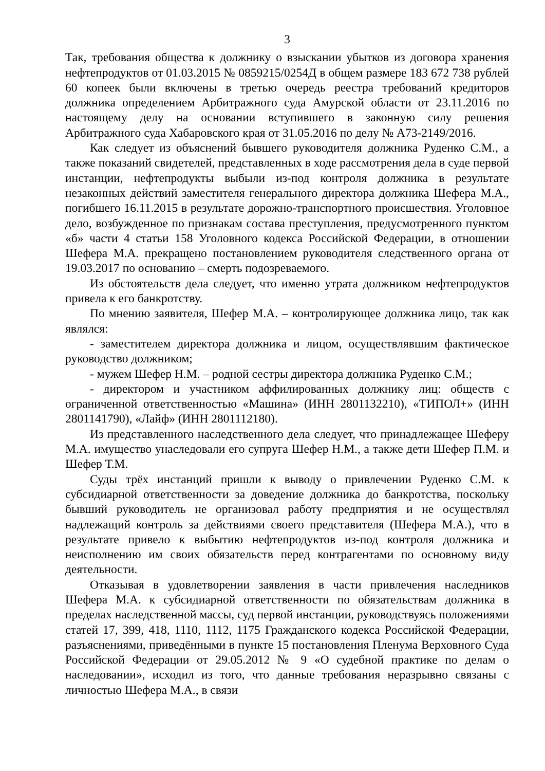3
Так, требования общества к должнику о взыскании убытков из договора хранения нефтепродуктов от 01.03.2015 № 0859215/0254Д в общем размере 183 672 738 рублей 60 копеек были включены в третью очередь реестра требований кредиторов должника определением Арбитражного суда Амурской области от 23.11.2016 по настоящему делу на основании вступившего в законную силу решения Арбитражного суда Хабаровского края от 31.05.2016 по делу № А73-2149/2016.
Как следует из объяснений бывшего руководителя должника Руденко С.М., а также показаний свидетелей, представленных в ходе рассмотрения дела в суде первой инстанции, нефтепродукты выбыли из-под контроля должника в результате незаконных действий заместителя генерального директора должника Шефера М.А., погибшего 16.11.2015 в результате дорожно-транспортного происшествия. Уголовное дело, возбужденное по признакам состава преступления, предусмотренного пунктом «б» части 4 статьи 158 Уголовного кодекса Российской Федерации, в отношении Шефера М.А. прекращено постановлением руководителя следственного органа от 19.03.2017 по основанию – смерть подозреваемого.
Из обстоятельств дела следует, что именно утрата должником нефтепродуктов привела к его банкротству.
По мнению заявителя, Шефер М.А. – контролирующее должника лицо, так как являлся:
- заместителем директора должника и лицом, осуществлявшим фактическое руководство должником;
- мужем Шефер Н.М. – родной сестры директора должника Руденко С.М.;
- директором и участником аффилированных должнику лиц: обществ с ограниченной ответственностью «Машина» (ИНН 2801132210), «ТИПОЛ+» (ИНН 2801141790), «Лайф» (ИНН 2801112180).
Из представленного наследственного дела следует, что принадлежащее Шеферу М.А. имущество унаследовали его супруга Шефер Н.М., а также дети Шефер П.М. и Шефер Т.М.
Суды трёх инстанций пришли к выводу о привлечении Руденко С.М. к субсидиарной ответственности за доведение должника до банкротства, поскольку бывший руководитель не организовал работу предприятия и не осуществлял надлежащий контроль за действиями своего представителя (Шефера М.А.), что в результате привело к выбытию нефтепродуктов из-под контроля должника и неисполнению им своих обязательств перед контрагентами по основному виду деятельности.
Отказывая в удовлетворении заявления в части привлечения наследников Шефера М.А. к субсидиарной ответственности по обязательствам должника в пределах наследственной массы, суд первой инстанции, руководствуясь положениями статей 17, 399, 418, 1110, 1112, 1175 Гражданского кодекса Российской Федерации, разъяснениями, приведёнными в пункте 15 постановления Пленума Верховного Суда Российской Федерации от 29.05.2012 № 9 «О судебной практике по делам о наследовании», исходил из того, что данные требования неразрывно связаны с личностью Шефера М.А., в связи